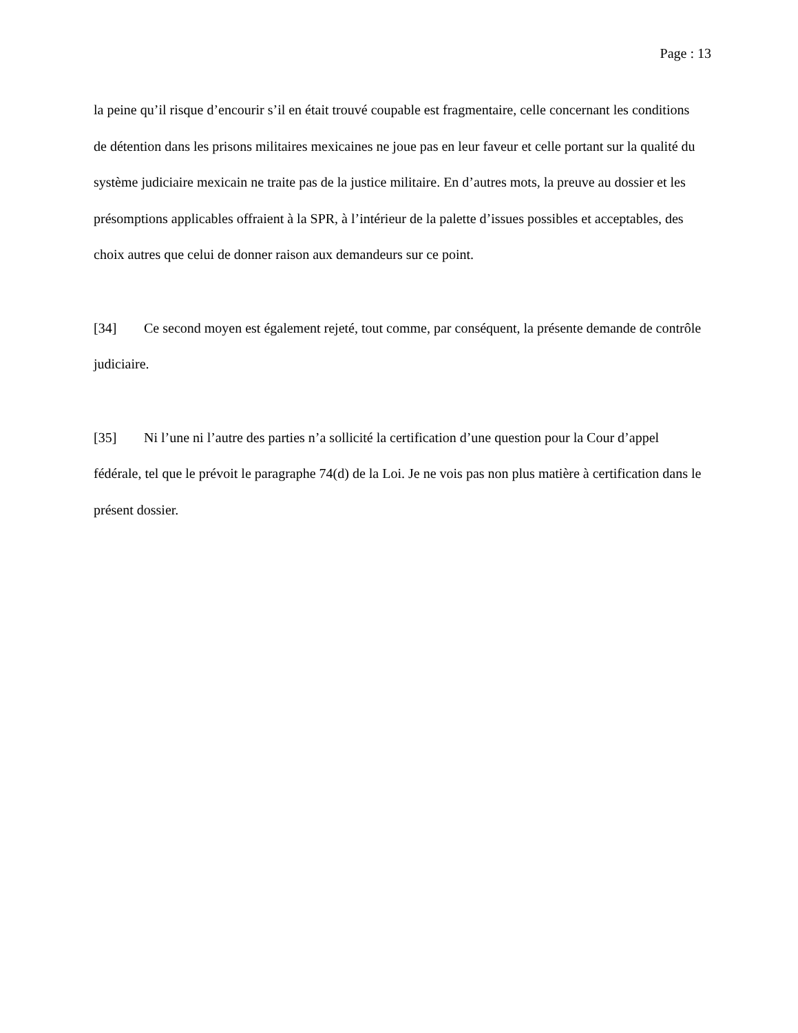Page : 13
la peine qu’il risque d’encourir s’il en était trouvé coupable est fragmentaire, celle concernant les conditions de détention dans les prisons militaires mexicaines ne joue pas en leur faveur et celle portant sur la qualité du système judiciaire mexicain ne traite pas de la justice militaire. En d’autres mots, la preuve au dossier et les présomptions applicables offraient à la SPR, à l’intérieur de la palette d’issues possibles et acceptables, des choix autres que celui de donner raison aux demandeurs sur ce point.
[34] Ce second moyen est également rejeté, tout comme, par conséquent, la présente demande de contrôle judiciaire.
[35] Ni l’une ni l’autre des parties n’a sollicité la certification d’une question pour la Cour d’appel fédérale, tel que le prévoit le paragraphe 74(d) de la Loi. Je ne vois pas non plus matière à certification dans le présent dossier.